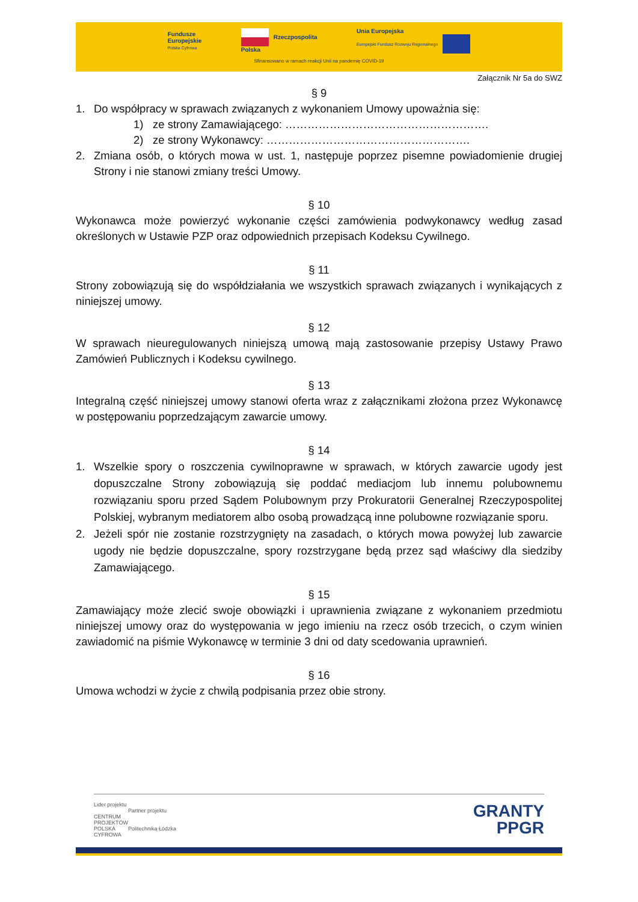Fundusze
Europejskie
Polska Cyfrowa
Rzeczpospolita
Polska
Unia Europejska
Europejski Fundusz Rozwoju Regionalnego
Sfinansowano w ramach reakcji Unii na pandemię COVID-19
Załącznik Nr 5a do SWZ
§ 9
1. Do współpracy w sprawach związanych z wykonaniem Umowy upoważnia się:
1) ze strony Zamawiającego: ……………………………………………….
2) ze strony Wykonawcy: ……………………………………………….
2. Zmiana osób, o których mowa w ust. 1, następuje poprzez pisemne powiadomienie drugiej Strony i nie stanowi zmiany treści Umowy.
§ 10
Wykonawca może powierzyć wykonanie części zamówienia podwykonawcy według zasad określonych w Ustawie PZP oraz odpowiednich przepisach Kodeksu Cywilnego.
§ 11
Strony zobowiązują się do współdziałania we wszystkich sprawach związanych i wynikających z niniejszej umowy.
§ 12
W sprawach nieuregulowanych niniejszą umową mają zastosowanie przepisy Ustawy Prawo Zamówień Publicznych i Kodeksu cywilnego.
§ 13
Integralną część niniejszej umowy stanowi oferta wraz z załącznikami złożona przez Wykonawcę w postępowaniu poprzedzającym zawarcie umowy.
§ 14
1. Wszelkie spory o roszczenia cywilnoprawne w sprawach, w których zawarcie ugody jest dopuszczalne Strony zobowiązują się poddać mediacjom lub innemu polubownemu rozwiązaniu sporu przed Sądem Polubownym przy Prokuratorii Generalnej Rzeczypospolitej Polskiej, wybranym mediatorem albo osobą prowadzącą inne polubowne rozwiązanie sporu.
2. Jeżeli spór nie zostanie rozstrzygnięty na zasadach, o których mowa powyżej lub zawarcie ugody nie będzie dopuszczalne, spory rozstrzygane będą przez sąd właściwy dla siedziby Zamawiającego.
§ 15
Zamawiający może zlecić swoje obowiązki i uprawnienia związane z wykonaniem przedmiotu niniejszej umowy oraz do występowania w jego imieniu na rzecz osób trzecich, o czym winien zawiadomić na piśmie Wykonawcę w terminie 3 dni od daty scedowania uprawnień.
§ 16
Umowa wchodzi w życie z chwilą podpisania przez obie strony.
Lider projektu
CENTRUM
PROJEKTÓW
POLSKA
CYFROWA
Partner projektu
Politechnika Łódzka
GRANTY
PPGR